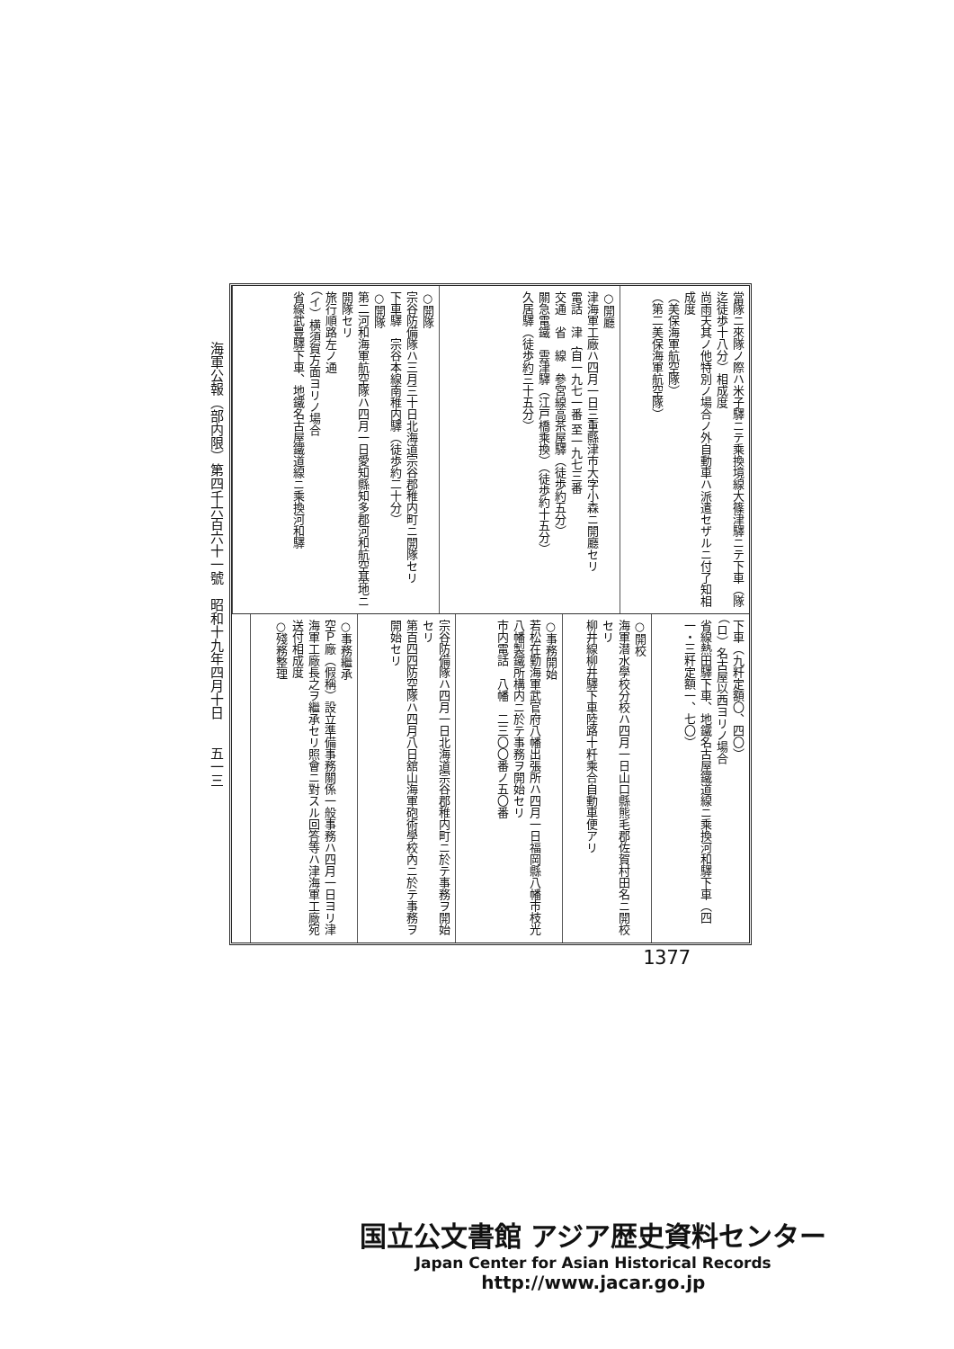海軍公報（部内限）第四千六百六十一號　昭和十九年四月十日　　五一三
當隊ニ來隊ノ際ハ米子驛ニテ乘換境線大篠津驛ニテ下車（隊迄徒歩十八分）相成度
尚雨天其ノ他特別ノ場合ノ外自動車ハ派遣セザルニ付了知相成度
（美保海軍航空隊）
（第二美保海軍航空隊）
○開廳
津海軍工廠ハ四月一日三重縣津市大字小森ニ開廳セリ
電話　津｛自一九七一番 至一九七三番
交通　省　線　參宮線高茶屋驛（徒歩約五分）
關急電鐵　雲津驛（江戸橋乘換）（徒歩約十五分）
久居驛（徒歩約三十五分）
○開隊
宗谷防備隊ハ三月三十日北海道宗谷郡稚内町ニ開隊セリ
下車驛　宗谷本線南稚内驛（徒歩約二十分）
○開隊
第二河和海軍航空隊ハ四月一日愛知縣知多郡河和航空基地ニ開隊セリ
旅行順路左ノ通
（イ）横須賀方面ヨリノ場合
省線武豊驛下車、地鐵名古屋鐵道線ニ乘換河和驛
下車（九粁定額〇、四〇）
（ロ）名古屋以西ヨリノ場合
省線熱田驛下車、地鐵名古屋鐵道線ニ乘換河和驛下車（四一・三粁定額一、七〇）
○開校
海軍潜水學校分校ハ四月一日山口縣熊毛郡佐賀村田名ニ開校セリ
柳井線柳井驛下車陸路十粁乘合自動車便アリ
○事務開始
若松在勤海軍武官府八幡出張所ハ四月一日福岡縣八幡市枝光八幡製鐵所構内ニ於テ事務ヲ開始セリ
市内電話　八幡　二三〇〇番ノ五〇番
宗谷防備隊ハ四月一日北海道宗谷郡稚内町ニ於テ事務ヲ開始セリ
第百四四防空隊ハ四月八日舘山海軍砲術學校內ニ於テ事務ヲ開始セリ
○事務繼承
空Ｐ廠（假稱）設立準備事務關係一般事務ハ四月一日ヨリ津海軍工廠長之ヲ繼承セリ照會ニ對スル回答等ハ津海軍工廠宛送付相成度
○殘務整理
1377
国立公文書館 アジア歴史資料センター
Japan Center for Asian Historical Records
http://www.jacar.go.jp